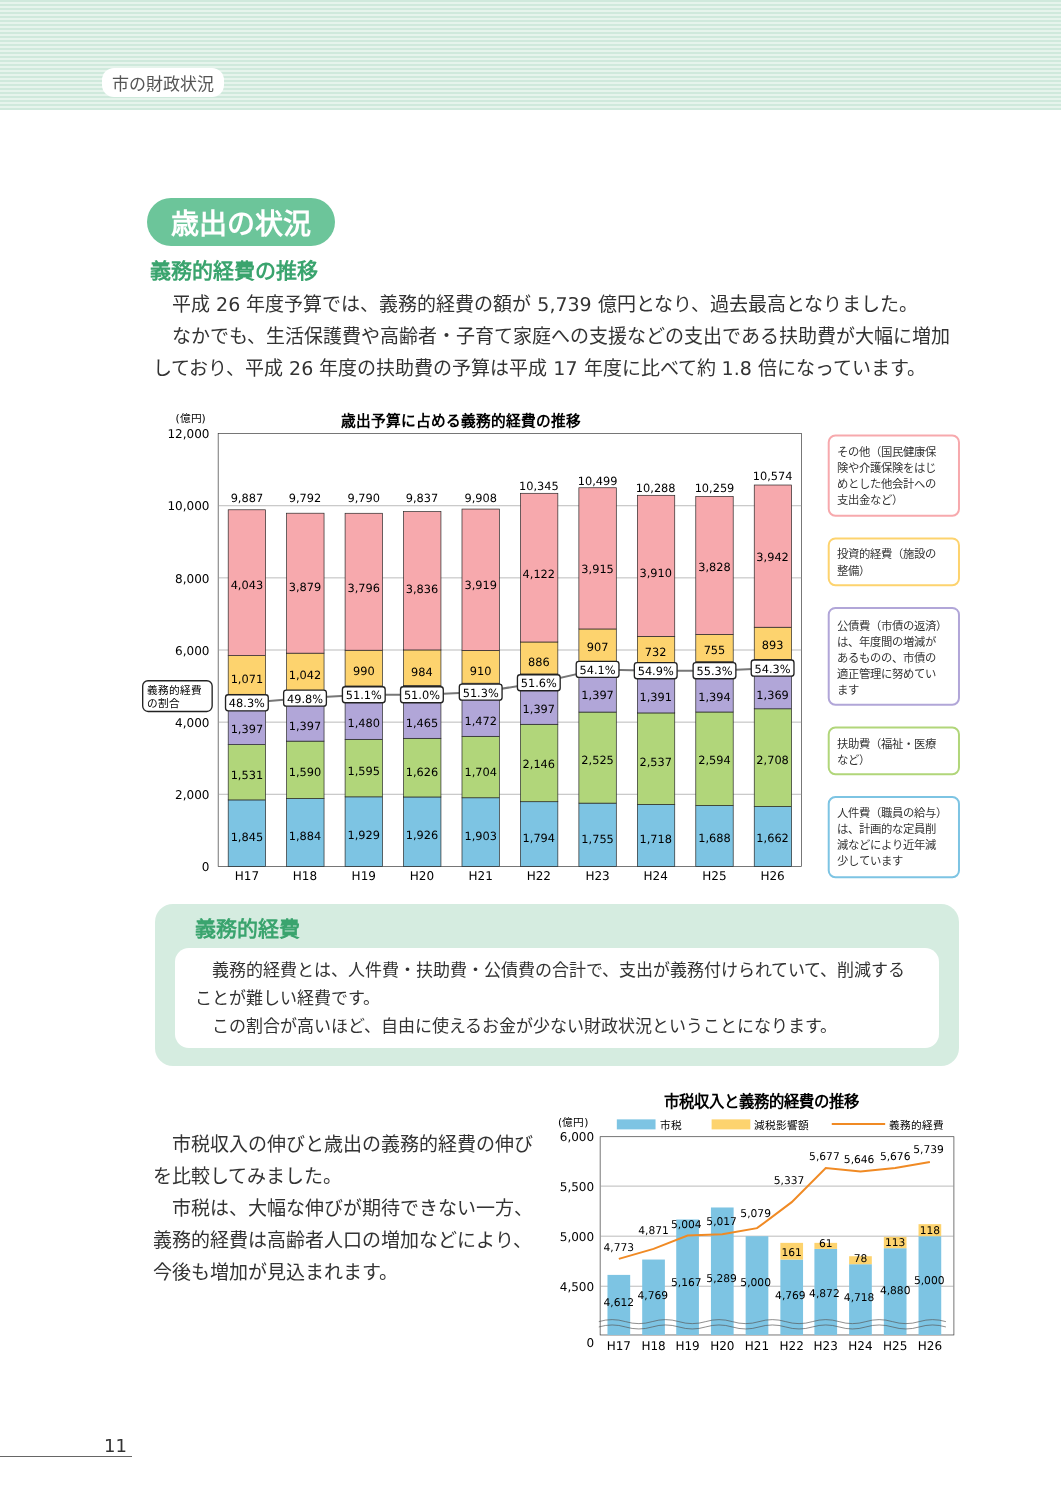市の財政状況
歳出の状況
義務的経費の推移
　平成 26 年度予算では、義務的経費の額が 5,739 億円となり、過去最高となりました。
　なかでも、生活保護費や高齢者・子育て家庭への支援などの支出である扶助費が大幅に増加しており、平成 26 年度の扶助費の予算は平成 17 年度に比べて約 1.8 倍になっています。
歳出予算に占める義務的経費の推移
(億円)
12,000
10,000
8,000
6,000
4,000
2,000
0
9,887
9,792
9,790
9,837
9,908
10,345
10,499
10,288
10,259
10,574
4,043
3,879
3,796
3,836
3,919
4,122
3,915
3,910
3,828
3,942
1,071
1,042
990
984
910
886
907
732
755
893
1,397
1,397
1,480
1,465
1,472
1,397
1,397
1,391
1,394
1,369
1,531
1,590
1,595
1,626
1,704
2,146
2,525
2,537
2,594
2,708
1,845
1,884
1,929
1,926
1,903
1,794
1,755
1,718
1,688
1,662
48.3%
49.8%
51.1%
51.0%
51.3%
51.6%
54.1%
54.9%
55.3%
54.3%
義務的経費
の割合
H17
H18
H19
H20
H21
H22
H23
H24
H25
H26
その他（国民健康保
険や介護保険をはじ
めとした他会計への
支出金など）
投資的経費（施設の
整備）
公債費（市債の返済）
は、年度間の増減が
あるものの、市債の
適正管理に努めてい
ます
扶助費（福祉・医療
など）
人件費（職員の給与）
は、計画的な定員削
減などにより近年減
少しています
義務的経費
　義務的経費とは、人件費・扶助費・公債費の合計で、支出が義務付けられていて、削減することが難しい経費です。
　この割合が高いほど、自由に使えるお金が少ない財政状況ということになります。
　市税収入の伸びと歳出の義務的経費の伸びを比較してみました。
　市税は、大幅な伸びが期待できない一方、義務的経費は高齢者人口の増加などにより、今後も増加が見込まれます。
市税収入と義務的経費の推移
(億円)
市税
減税影響額
義務的経費
6,000
5,500
5,000
4,500
0
4,773
4,871
5,004
5,017
5,079
5,337
5,677
5,646
5,676
5,739
4,612
4,769
5,167
5,289
5,000
4,769
4,872
4,718
4,880
5,000
161
61
78
113
118
H17
H18
H19
H20
H21
H22
H23
H24
H25
H26
11